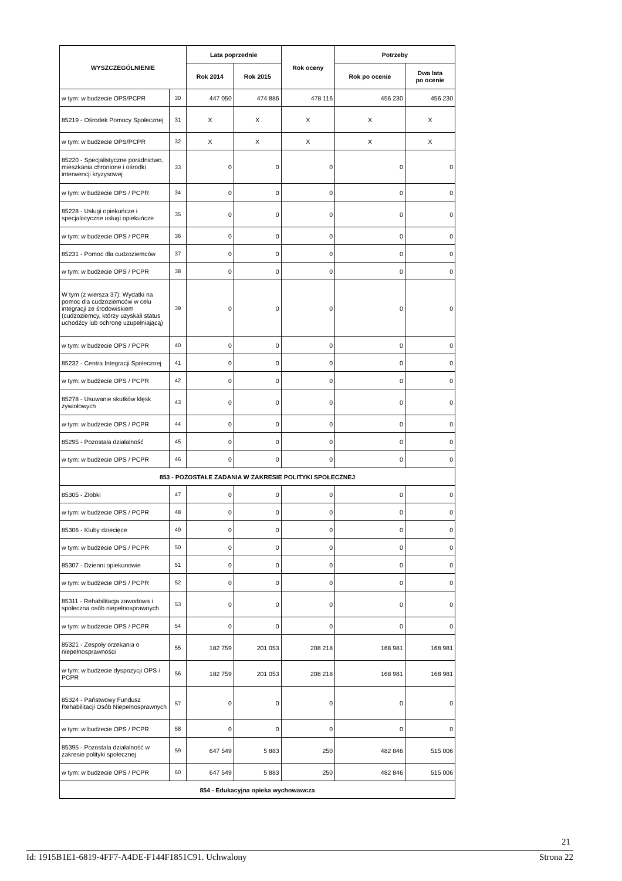| WYSZCZEGÓLNIENIE | | Lata poprzednie | | Rok oceny | Potrzeby | |
| --- | --- | --- | --- | --- | --- | --- |
| | | Rok 2014 | Rok 2015 | | Rok po ocenie | Dwa lata po ocenie |
| w tym: w budżecie OPS/PCPR | 30 | 447 050 | 474 886 | 478 116 | 456 230 | 456 230 |
| 85219 - Ośrodek Pomocy Społecznej | 31 | X | X | X | X | X |
| w tym: w budżecie OPS/PCPR | 32 | X | X | X | X | X |
| 85220 - Specjalistyczne poradnictwo, mieszkania chronione i ośrodki interwencji kryzysowej | 33 | 0 | 0 | 0 | 0 | 0 |
| w tym: w budżecie OPS / PCPR | 34 | 0 | 0 | 0 | 0 | 0 |
| 85228 - Usługi opiekuńcze i specjalistyczne usługi opiekuńcze | 35 | 0 | 0 | 0 | 0 | 0 |
| w tym: w budżecie OPS / PCPR | 36 | 0 | 0 | 0 | 0 | 0 |
| 85231 - Pomoc dla cudzoziemców | 37 | 0 | 0 | 0 | 0 | 0 |
| w tym: w budżecie OPS / PCPR | 38 | 0 | 0 | 0 | 0 | 0 |
| W tym (z wiersza 37): Wydatki na pomoc dla cudzoziemców w celu integracji ze środowiskiem (cudzoziemcy, którzy uzyskali status uchodźcy lub ochronę uzupełniającą) | 39 | 0 | 0 | 0 | 0 | 0 |
| w tym: w budżecie OPS / PCPR | 40 | 0 | 0 | 0 | 0 | 0 |
| 85232 - Centra Integracji Społecznej | 41 | 0 | 0 | 0 | 0 | 0 |
| w tym: w budżecie OPS / PCPR | 42 | 0 | 0 | 0 | 0 | 0 |
| 85278 - Usuwanie skutków klęsk żywiołowych | 43 | 0 | 0 | 0 | 0 | 0 |
| w tym: w budżecie OPS / PCPR | 44 | 0 | 0 | 0 | 0 | 0 |
| 85295 - Pozostała działalność | 45 | 0 | 0 | 0 | 0 | 0 |
| w tym: w budżecie OPS / PCPR | 46 | 0 | 0 | 0 | 0 | 0 |
| 853 - POZOSTAŁE ZADANIA W ZAKRESIE POLITYKI SPOŁECZNEJ | | | | | | |
| 85305 - Żłobki | 47 | 0 | 0 | 0 | 0 | 0 |
| w tym: w budżecie OPS / PCPR | 48 | 0 | 0 | 0 | 0 | 0 |
| 85306 - Kluby dziecięce | 49 | 0 | 0 | 0 | 0 | 0 |
| w tym: w budżecie OPS / PCPR | 50 | 0 | 0 | 0 | 0 | 0 |
| 85307 - Dzienni opiekunowie | 51 | 0 | 0 | 0 | 0 | 0 |
| w tym: w budżecie OPS / PCPR | 52 | 0 | 0 | 0 | 0 | 0 |
| 85311 - Rehabilitacja zawodowa i społeczna osób niepełnosprawnych | 53 | 0 | 0 | 0 | 0 | 0 |
| w tym: w budżecie OPS / PCPR | 54 | 0 | 0 | 0 | 0 | 0 |
| 85321 - Zespoły orzekania o niepełnosprawności | 55 | 182 759 | 201 053 | 208 218 | 168 981 | 168 981 |
| w tym: w budżecie dyspozycji OPS / PCPR | 56 | 182 759 | 201 053 | 208 218 | 168 981 | 168 981 |
| 85324 - Państwowy Fundusz Rehabilitacji Osób Niepełnosprawnych | 57 | 0 | 0 | 0 | 0 | 0 |
| w tym: w budżecie OPS / PCPR | 58 | 0 | 0 | 0 | 0 | 0 |
| 85395 - Pozostała działalność w zakresie polityki społecznej | 59 | 647 549 | 5 883 | 250 | 482 846 | 515 006 |
| w tym: w budżecie OPS / PCPR | 60 | 647 549 | 5 883 | 250 | 482 846 | 515 006 |
| 854 - Edukacyjna opieka wychowawcza | | | | | | |
21
Id: 1915B1E1-6819-4FF7-A4DE-F144F1851C91. Uchwalony Strona 22